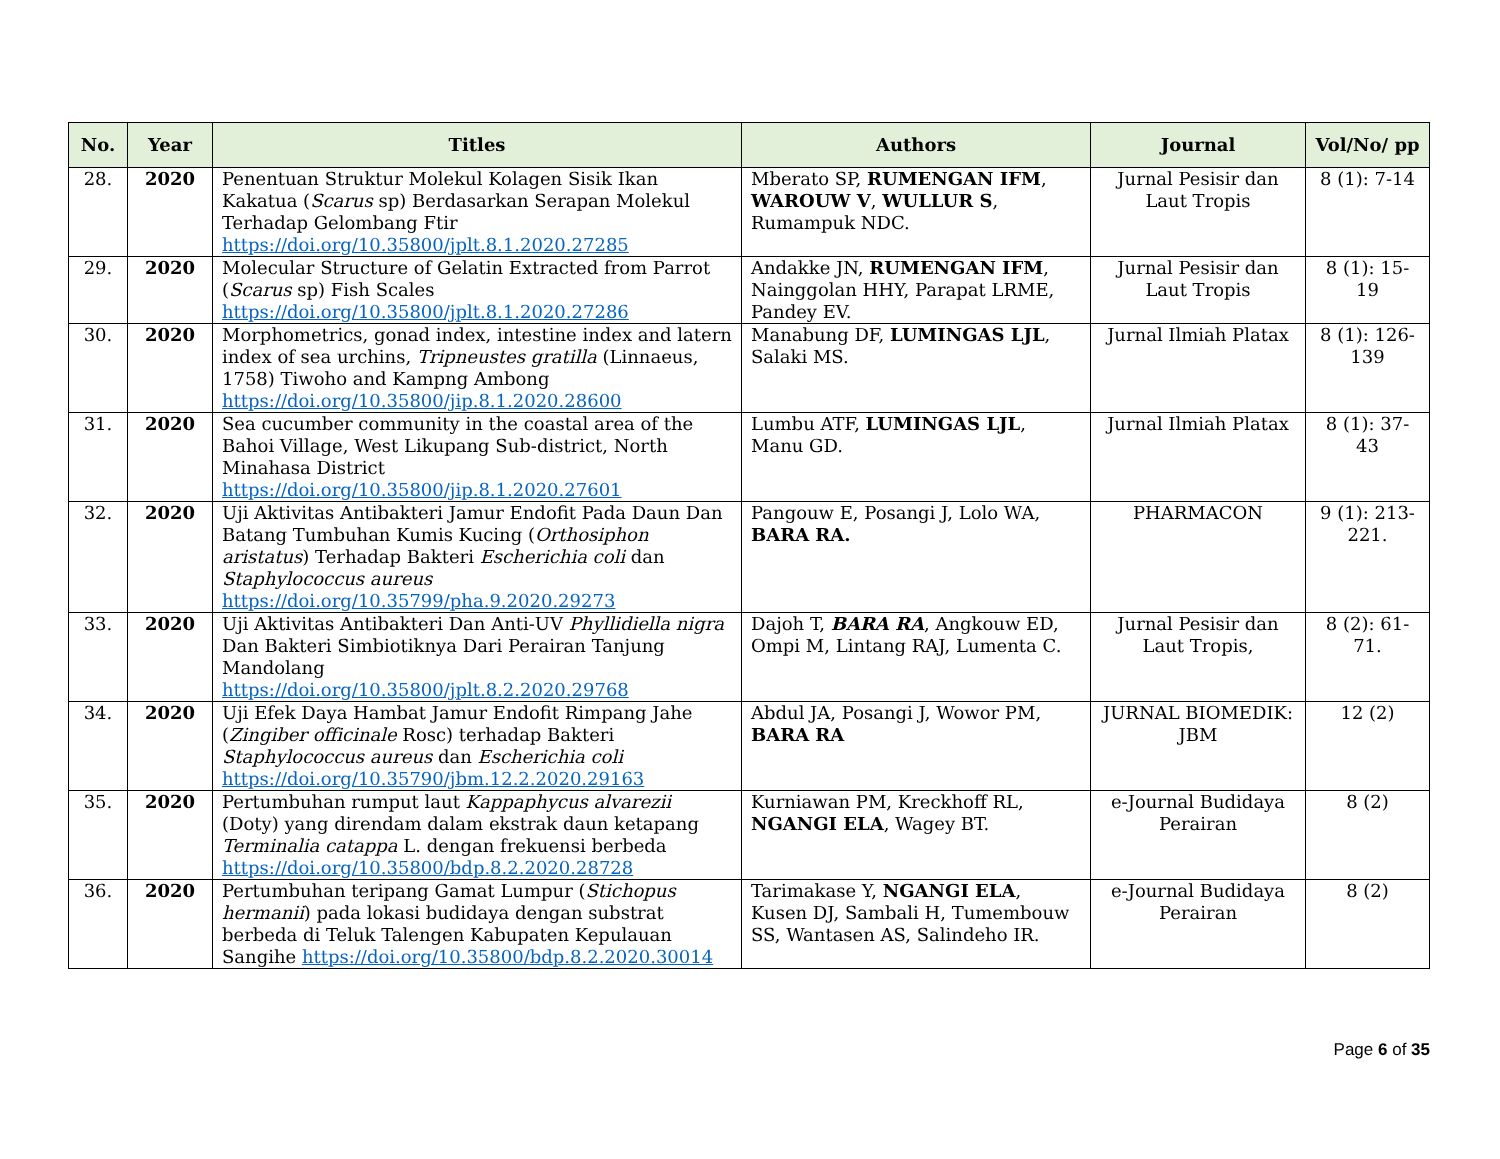| No. | Year | Titles | Authors | Journal | Vol/No/ pp |
| --- | --- | --- | --- | --- | --- |
| 28. | 2020 | Penentuan Struktur Molekul Kolagen Sisik Ikan Kakatua ( Scarus sp) Berdasarkan Serapan Molekul Terhadap Gelombang Ftir https://doi.org/10.35800/jplt.8.1.2020.27285 | Mberato SP, RUMENGAN IFM , WAROUW V , WULLUR S , Rumampuk NDC. | Jurnal Pesisir dan Laut Tropis | 8 (1): 7-14 |
| 29. | 2020 | Molecular Structure of Gelatin Extracted from Parrot ( Scarus sp) Fish Scales https://doi.org/10.35800/jplt.8.1.2020.27286 | Andakke JN, RUMENGAN IFM , Nainggolan HHY, Parapat LRME, Pandey EV. | Jurnal Pesisir dan Laut Tropis | 8 (1): 15-19 |
| 30. | 2020 | Morphometrics, gonad index, intestine index and latern index of sea urchins, Tripneustes gratilla (Linnaeus, 1758) Tiwoho and Kampng Ambong https://doi.org/10.35800/jip.8.1.2020.28600 | Manabung DF, LUMINGAS LJL , Salaki MS. | Jurnal Ilmiah Platax | 8 (1): 126-139 |
| 31. | 2020 | Sea cucumber community in the coastal area of the Bahoi Village, West Likupang Sub-district, North Minahasa District https://doi.org/10.35800/jip.8.1.2020.27601 | Lumbu ATF, LUMINGAS LJL , Manu GD. | Jurnal Ilmiah Platax | 8 (1): 37-43 |
| 32. | 2020 | Uji Aktivitas Antibakteri Jamur Endofit Pada Daun Dan Batang Tumbuhan Kumis Kucing ( Orthosiphon aristatus ) Terhadap Bakteri Escherichia coli dan Staphylococcus aureus https://doi.org/10.35799/pha.9.2020.29273 | Pangouw E, Posangi J, Lolo WA, BARA RA. | PHARMACON | 9 (1): 213-221. |
| 33. | 2020 | Uji Aktivitas Antibakteri Dan Anti-UV Phyllidiella nigra Dan Bakteri Simbiotiknya Dari Perairan Tanjung Mandolang https://doi.org/10.35800/jplt.8.2.2020.29768 | Dajoh T, BARA RA , Angkouw ED, Ompi M, Lintang RAJ, Lumenta C. | Jurnal Pesisir dan Laut Tropis, | 8 (2): 61-71. |
| 34. | 2020 | Uji Efek Daya Hambat Jamur Endofit Rimpang Jahe ( Zingiber officinale Rosc) terhadap Bakteri Staphylococcus aureus dan Escherichia coli https://doi.org/10.35790/jbm.12.2.2020.29163 | Abdul JA, Posangi J, Wowor PM, BARA RA | JURNAL BIOMEDIK: JBM | 12 (2) |
| 35. | 2020 | Pertumbuhan rumput laut Kappaphycus alvarezii (Doty) yang direndam dalam ekstrak daun ketapang Terminalia catappa L. dengan frekuensi berbeda https://doi.org/10.35800/bdp.8.2.2020.28728 | Kurniawan PM, Kreckhoff RL, NGANGI ELA , Wagey BT. | e-Journal Budidaya Perairan | 8 (2) |
| 36. | 2020 | Pertumbuhan teripang Gamat Lumpur ( Stichopus hermanii ) pada lokasi budidaya dengan substrat berbeda di Teluk Talengen Kabupaten Kepulauan Sangihe https://doi.org/10.35800/bdp.8.2.2020.30014 | Tarimakase Y, NGANGI ELA , Kusen DJ, Sambali H, Tumembouw SS, Wantasen AS, Salindeho IR. | e-Journal Budidaya Perairan | 8 (2) |
Page 6 of 35